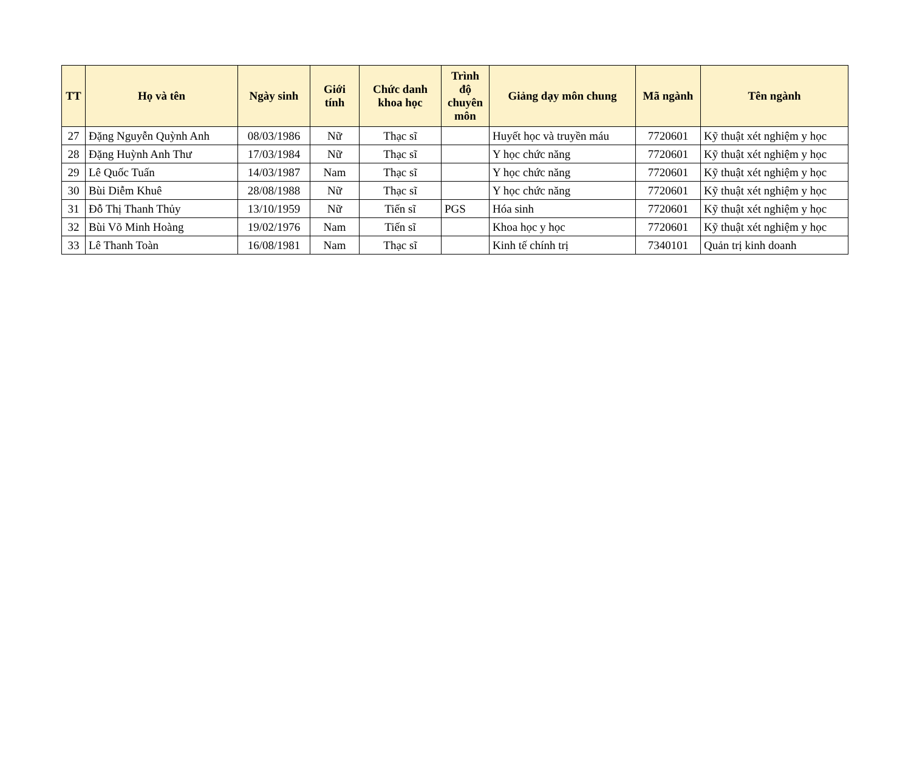| TT | Họ và tên | Ngày sinh | Giới tính | Chức danh khoa học | Trình độ chuyên môn | Giảng dạy môn chung | Mã ngành | Tên ngành |
| --- | --- | --- | --- | --- | --- | --- | --- | --- |
| 27 | Đặng Nguyễn Quỳnh Anh | 08/03/1986 | Nữ | Thạc sĩ | | Huyết học và truyền máu | 7720601 | Kỹ thuật xét nghiệm y học |
| 28 | Đặng Huỳnh Anh Thư | 17/03/1984 | Nữ | Thạc sĩ | | Y học chức năng | 7720601 | Kỹ thuật xét nghiệm y học |
| 29 | Lê Quốc Tuấn | 14/03/1987 | Nam | Thạc sĩ | | Y học chức năng | 7720601 | Kỹ thuật xét nghiệm y học |
| 30 | Bùi Diễm Khuê | 28/08/1988 | Nữ | Thạc sĩ | | Y học chức năng | 7720601 | Kỹ thuật xét nghiệm y học |
| 31 | Đỗ Thị Thanh Thủy | 13/10/1959 | Nữ | Tiến sĩ | PGS | Hóa sinh | 7720601 | Kỹ thuật xét nghiệm y học |
| 32 | Bùi Võ Minh Hoàng | 19/02/1976 | Nam | Tiến sĩ | | Khoa học y học | 7720601 | Kỹ thuật xét nghiệm y học |
| 33 | Lê Thanh Toàn | 16/08/1981 | Nam | Thạc sĩ | | Kinh tế chính trị | 7340101 | Quản trị kinh doanh |